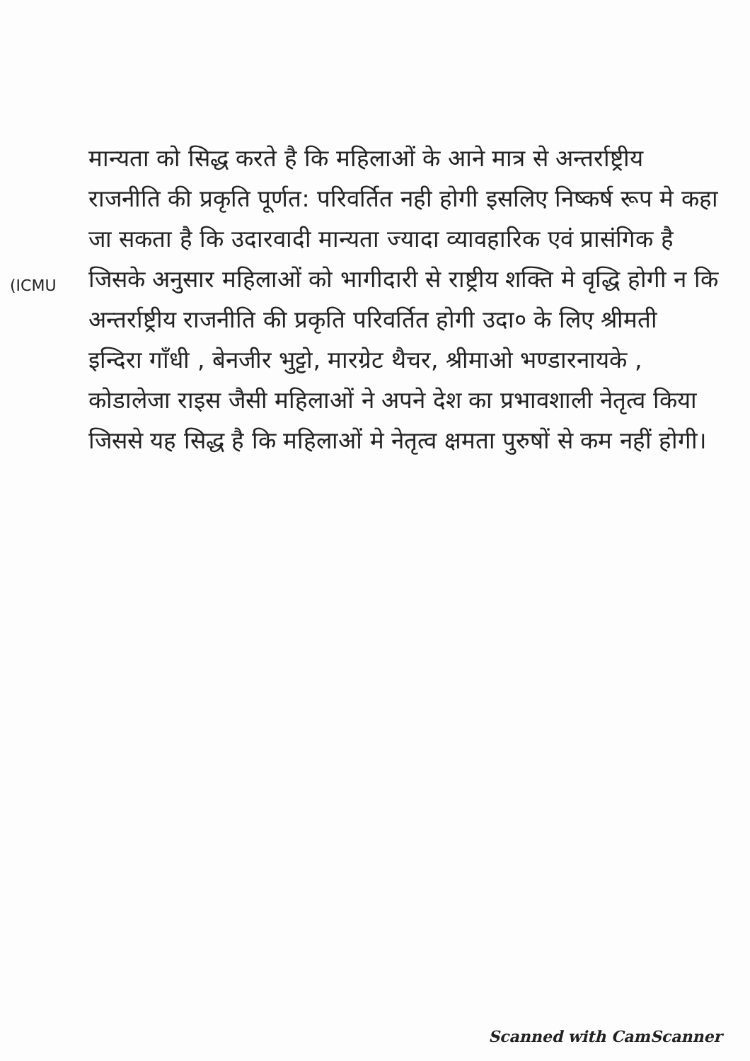(ICMU
मान्यता को सिद्ध करते है कि महिलाओं के आने मात्र से अन्तर्राष्ट्रीय राजनीति की प्रकृति पूर्णत: परिवर्तित नही होगी इसलिए निष्कर्ष रूप मे कहा जा सकता है कि उदारवादी मान्यता ज्यादा व्यावहारिक एवं प्रासंगिक है जिसके अनुसार महिलाओं को भागीदारी से राष्ट्रीय शक्ति मे वृद्धि होगी न कि अन्तर्राष्ट्रीय राजनीति की प्रकृति परिवर्तित होगी उदा० के लिए श्रीमती इन्दिरा गाँधी , बेनजीर भुट्टो, मारग्रेट थैचर, श्रीमाओ भण्डारनायके , कोडालेजा राइस जैसी महिलाओं ने अपने देश का प्रभावशाली नेतृत्व किया जिससे यह सिद्ध है कि महिलाओं मे नेतृत्व क्षमता पुरुषों से कम नहीं होगी।
Scanned with CamScanner